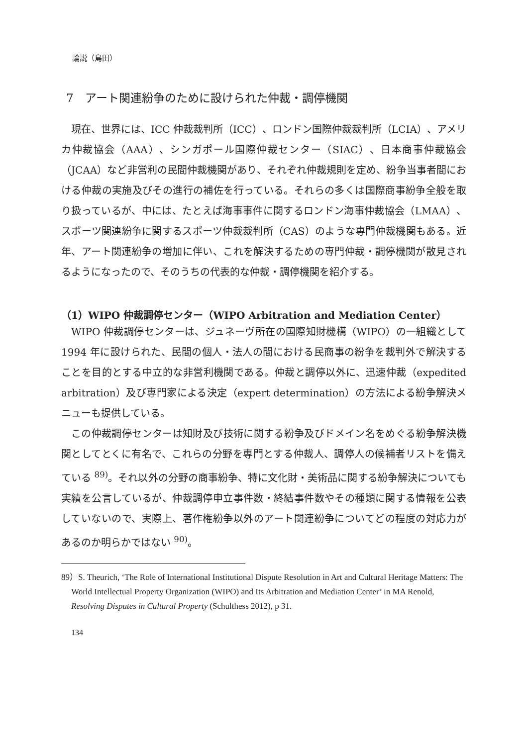論説（島田）
7　アート関連紛争のために設けられた仲裁・調停機関
現在、世界には、ICC 仲裁裁判所（ICC）、ロンドン国際仲裁裁判所（LCIA）、アメリカ仲裁協会（AAA）、シンガポール国際仲裁センター（SIAC）、日本商事仲裁協会（JCAA）など非営利の民間仲裁機関があり、それぞれ仲裁規則を定め、紛争当事者間における仲裁の実施及びその進行の補佐を行っている。それらの多くは国際商事紛争全般を取り扱っているが、中には、たとえば海事事件に関するロンドン海事仲裁協会（LMAA）、スポーツ関連紛争に関するスポーツ仲裁裁判所（CAS）のような専門仲裁機関もある。近年、アート関連紛争の増加に伴い、これを解決するための専門仲裁・調停機関が散見されるようになったので、そのうちの代表的な仲裁・調停機関を紹介する。
（1）WIPO 仲裁調停センター（WIPO Arbitration and Mediation Center）
WIPO 仲裁調停センターは、ジュネーヴ所在の国際知財機構（WIPO）の一組織として 1994 年に設けられた、民間の個人・法人の間における民商事の紛争を裁判外で解決することを目的とする中立的な非営利機関である。仲裁と調停以外に、迅速仲裁（expedited arbitration）及び専門家による決定（expert determination）の方法による紛争解決メニューも提供している。
この仲裁調停センターは知財及び技術に関する紛争及びドメイン名をめぐる紛争解決機関としてとくに有名で、これらの分野を専門とする仲裁人、調停人の候補者リストを備えている <sup>89)</sup>。それ以外の分野の商事紛争、特に文化財・美術品に関する紛争解決についても実績を公言しているが、仲裁調停申立事件数・終結事件数やその種類に関する情報を公表していないので、実際上、著作権紛争以外のアート関連紛争についてどの程度の対応力があるのか明らかではない <sup>90)</sup>。
89）S. Theurich, ‘The Role of International Institutional Dispute Resolution in Art and Cultural Heritage Matters: The World Intellectual Property Organization (WIPO) and Its Arbitration and Mediation Center’ in MA Renold, Resolving Disputes in Cultural Property (Schulthess 2012), p 31.
134